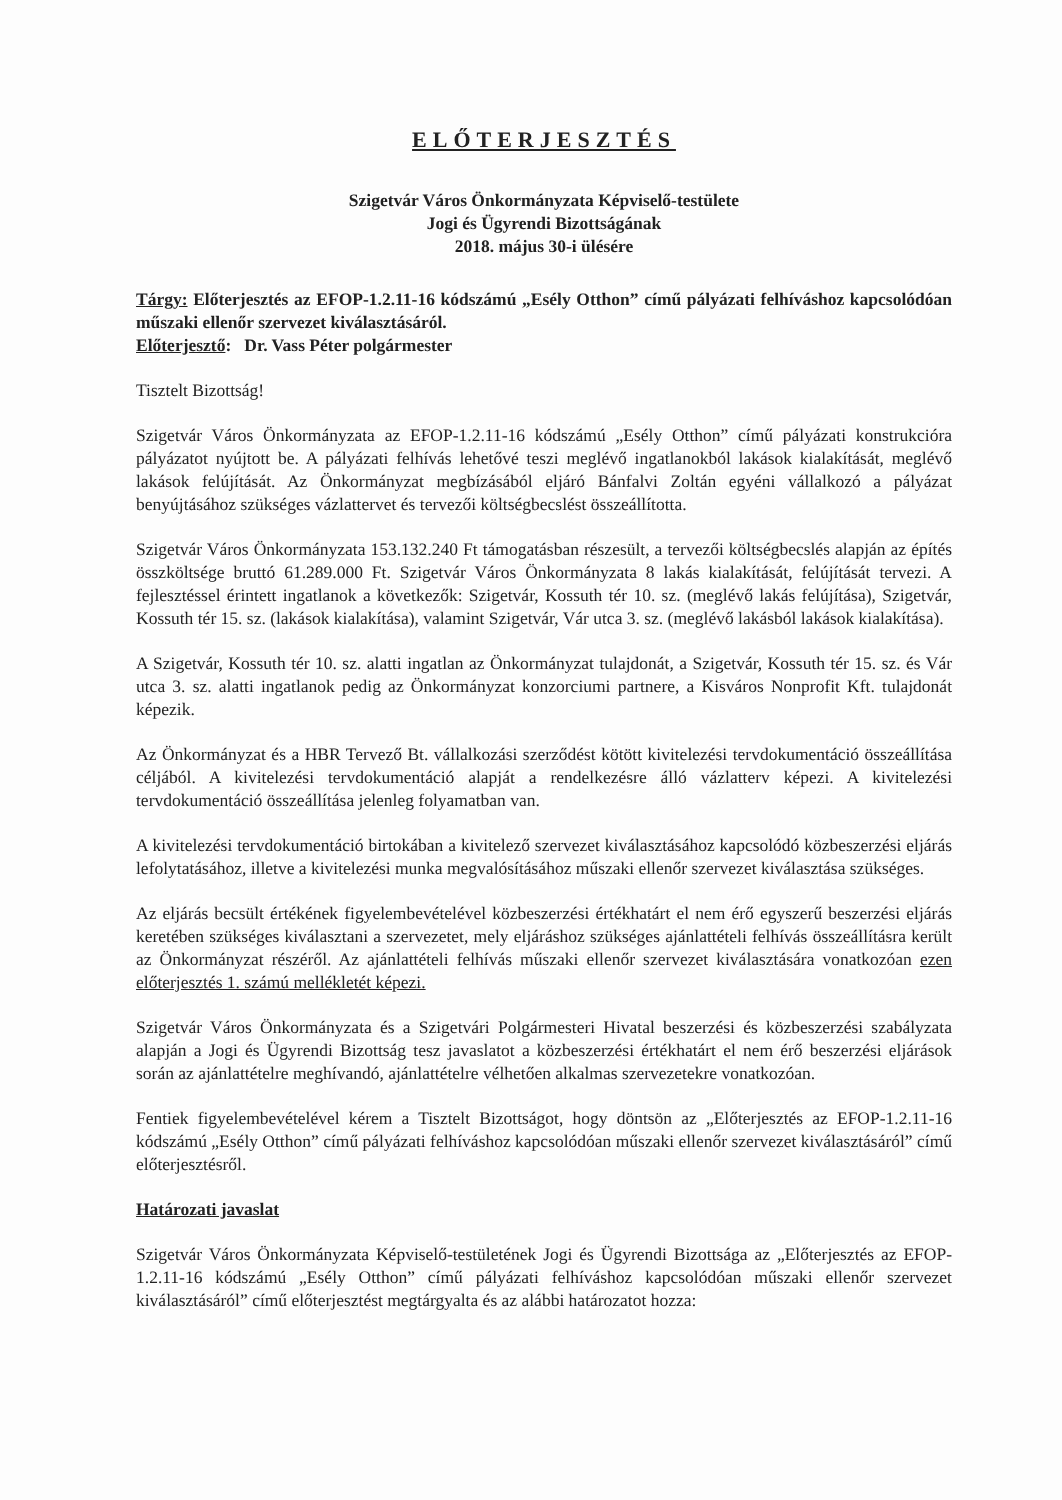ELŐTERJESZTÉS
Szigetvár Város Önkormányzata Képviselő-testülete
Jogi és Ügyrendi Bizottságának
2018. május 30-i ülésére
Tárgy: Előterjesztés az EFOP-1.2.11-16 kódszámú „Esély Otthon” című pályázati felhíváshoz kapcsolódóan műszaki ellenőr szervezet kiválasztásáról.
Előterjesztő: Dr. Vass Péter polgármester
Tisztelt Bizottság!
Szigetvár Város Önkormányzata az EFOP-1.2.11-16 kódszámú „Esély Otthon” című pályázati konstrukcióra pályázatot nyújtott be. A pályázati felhívás lehetővé teszi meglévő ingatlanokból lakások kialakítását, meglévő lakások felújítását. Az Önkormányzat megbízásából eljáró Bánfalvi Zoltán egyéni vállalkozó a pályázat benyújtásához szükséges vázlattervet és tervezői költségbecslést összeállította.
Szigetvár Város Önkormányzata 153.132.240 Ft támogatásban részesült, a tervezői költségbecslés alapján az építés összköltsége bruttó 61.289.000 Ft. Szigetvár Város Önkormányzata 8 lakás kialakítását, felújítását tervezi. A fejlesztéssel érintett ingatlanok a következők: Szigetvár, Kossuth tér 10. sz. (meglévő lakás felújítása), Szigetvár, Kossuth tér 15. sz. (lakások kialakítása), valamint Szigetvár, Vár utca 3. sz. (meglévő lakásból lakások kialakítása).
A Szigetvár, Kossuth tér 10. sz. alatti ingatlan az Önkormányzat tulajdonát, a Szigetvár, Kossuth tér 15. sz. és Vár utca 3. sz. alatti ingatlanok pedig az Önkormányzat konzorciumi partnere, a Kisváros Nonprofit Kft. tulajdonát képezik.
Az Önkormányzat és a HBR Tervező Bt. vállalkozási szerződést kötött kivitelezési tervdokumentáció összeállítása céljából. A kivitelezési tervdokumentáció alapját a rendelkezésre álló vázlatterv képezi. A kivitelezési tervdokumentáció összeállítása jelenleg folyamatban van.
A kivitelezési tervdokumentáció birtokában a kivitelező szervezet kiválasztásához kapcsolódó közbeszerzési eljárás lefolytatásához, illetve a kivitelezési munka megvalósításához műszaki ellenőr szervezet kiválasztása szükséges.
Az eljárás becsült értékének figyelembevételével közbeszerzési értékhatárt el nem érő egyszerű beszerzési eljárás keretében szükséges kiválasztani a szervezetet, mely eljáráshoz szükséges ajánlattételi felhívás összeállításra került az Önkormányzat részéről. Az ajánlattételi felhívás műszaki ellenőr szervezet kiválasztására vonatkozóan ezen előterjesztés 1. számú mellékletét képezi.
Szigetvár Város Önkormányzata és a Szigetvári Polgármesteri Hivatal beszerzési és közbeszerzési szabályzata alapján a Jogi és Ügyrendi Bizottság tesz javaslatot a közbeszerzési értékhatárt el nem érő beszerzési eljárások során az ajánlattételre meghívandó, ajánlattételre vélhetően alkalmas szervezetekre vonatkozóan.
Fentiek figyelembevételével kérem a Tisztelt Bizottságot, hogy döntsön az „Előterjesztés az EFOP-1.2.11-16 kódszámú „Esély Otthon” című pályázati felhíváshoz kapcsolódóan műszaki ellenőr szervezet kiválasztásáról” című előterjesztésről.
Határozati javaslat
Szigetvár Város Önkormányzata Képviselő-testületének Jogi és Ügyrendi Bizottsága az „Előterjesztés az EFOP-1.2.11-16 kódszámú „Esély Otthon” című pályázati felhíváshoz kapcsolódóan műszaki ellenőr szervezet kiválasztásáról” című előterjesztést megtárgyalta és az alábbi határozatot hozza: